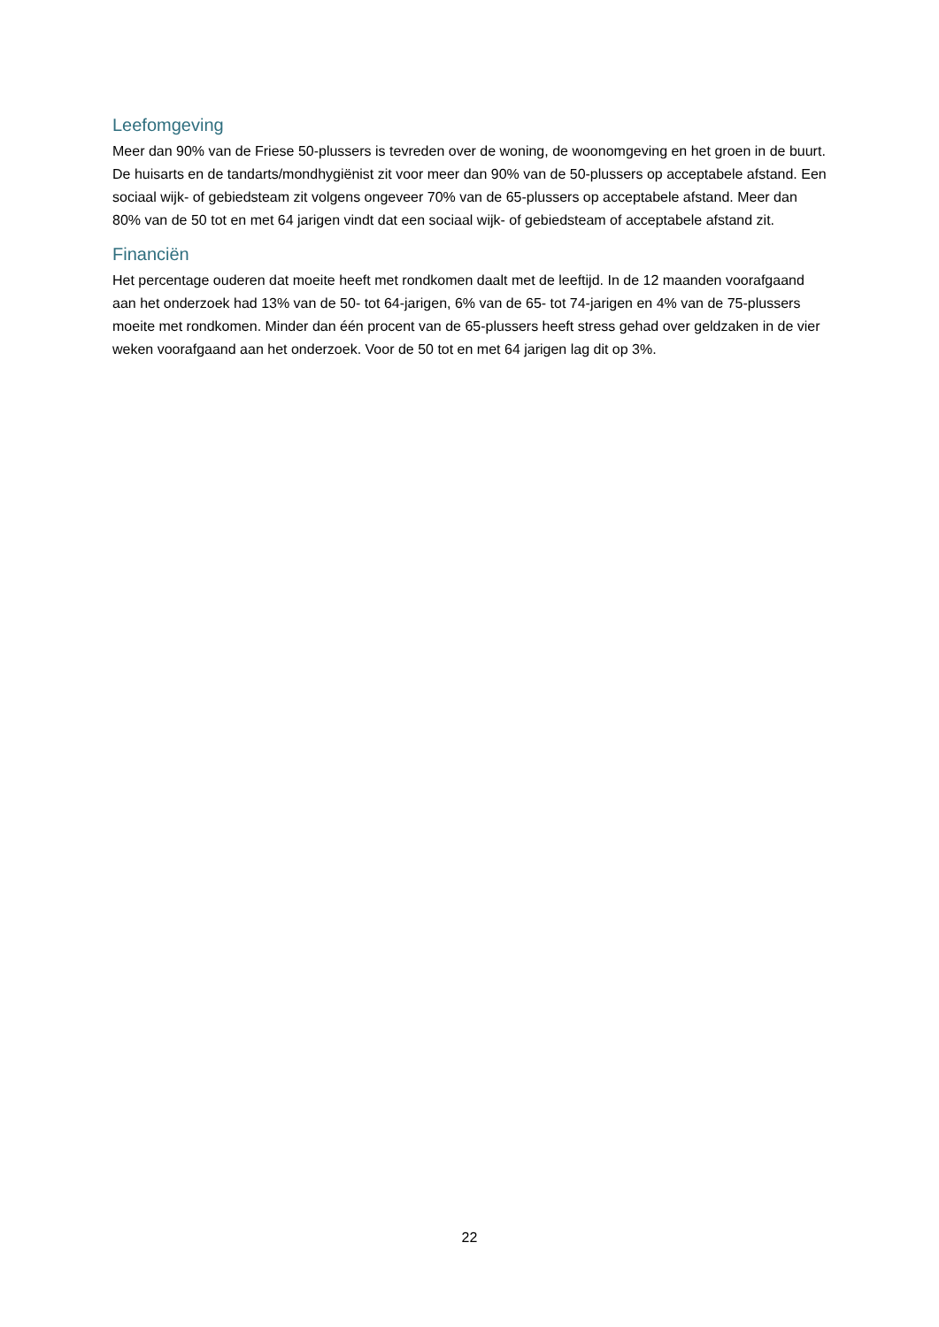Leefomgeving
Meer dan 90% van de Friese 50-plussers is tevreden over de woning, de woonomgeving en het groen in de buurt. De huisarts en de tandarts/mondhygiënist zit voor meer dan 90% van de 50-plussers op acceptabele afstand. Een sociaal wijk- of gebiedsteam zit volgens ongeveer 70% van de 65-plussers op acceptabele afstand. Meer dan 80% van de 50 tot en met 64 jarigen vindt dat een sociaal wijk- of gebiedsteam of acceptabele afstand zit.
Financiën
Het percentage ouderen dat moeite heeft met rondkomen daalt met de leeftijd. In de 12 maanden voorafgaand aan het onderzoek had 13% van de 50- tot 64-jarigen, 6% van de 65- tot 74-jarigen en 4% van de 75-plussers moeite met rondkomen. Minder dan één procent van de 65-plussers heeft stress gehad over geldzaken in de vier weken voorafgaand aan het onderzoek. Voor de 50 tot en met 64 jarigen lag dit op 3%.
22